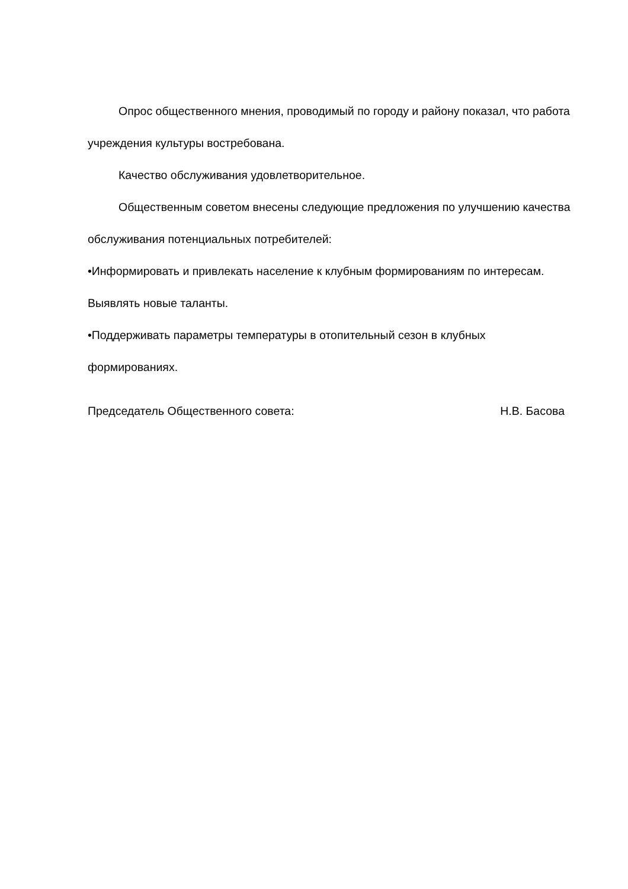Опрос общественного мнения, проводимый по городу и району показал, что работа учреждения культуры востребована.
Качество обслуживания удовлетворительное.
Общественным советом внесены следующие предложения по улучшению качества обслуживания потенциальных потребителей:
•Информировать и привлекать население к клубным формированиям по интересам. Выявлять новые таланты.
•Поддерживать параметры температуры в отопительный сезон в клубных формированиях.
Председатель Общественного совета:
Н.В. Басова